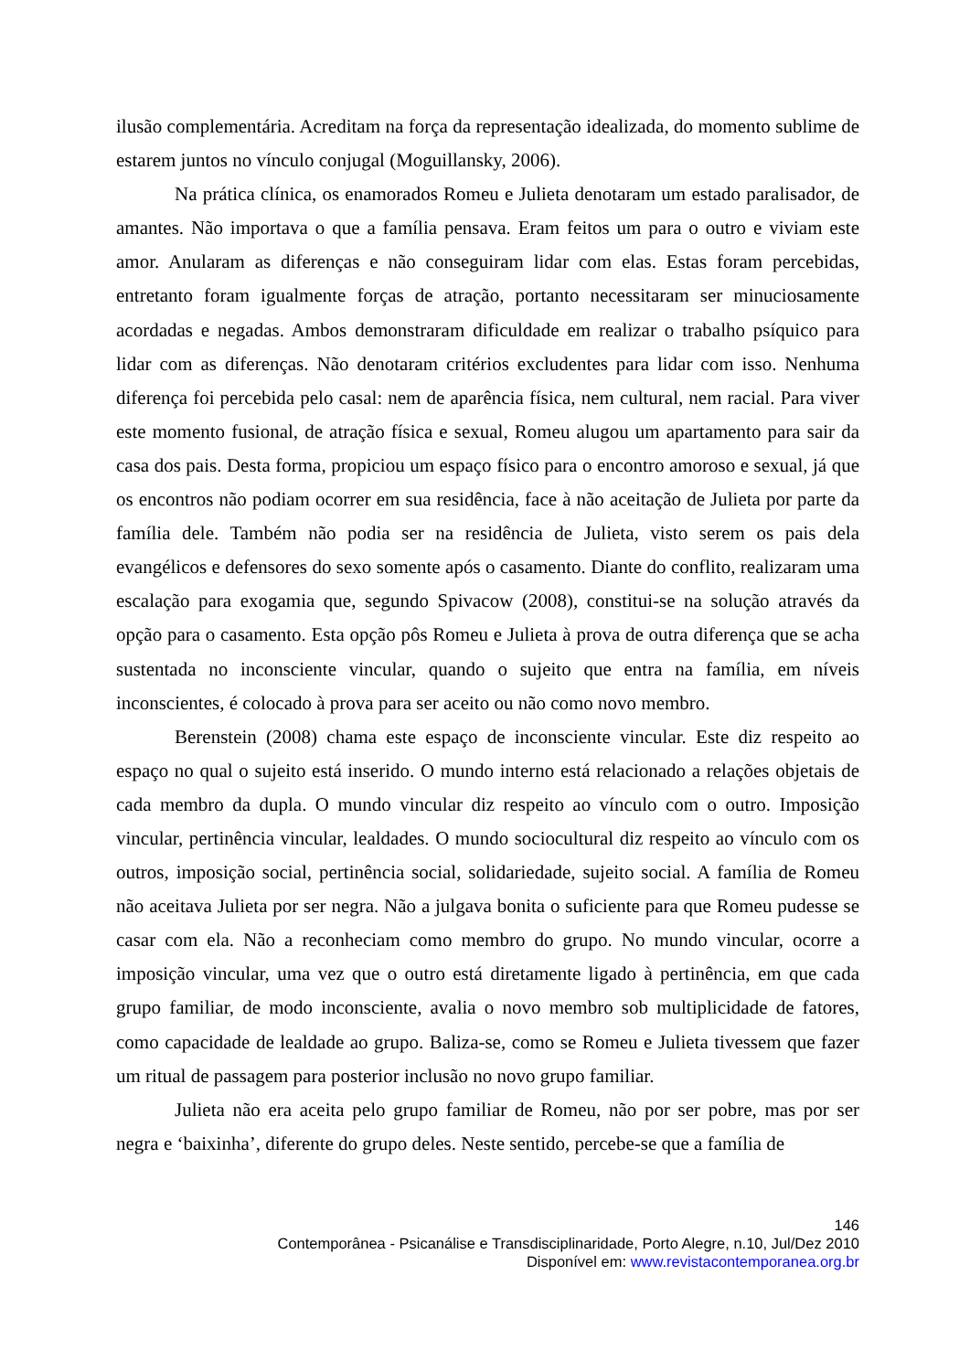ilusão complementária. Acreditam na força da representação idealizada, do momento sublime de estarem juntos no vínculo conjugal (Moguillansky, 2006).
Na prática clínica, os enamorados Romeu e Julieta denotaram um estado paralisador, de amantes. Não importava o que a família pensava. Eram feitos um para o outro e viviam este amor. Anularam as diferenças e não conseguiram lidar com elas. Estas foram percebidas, entretanto foram igualmente forças de atração, portanto necessitaram ser minuciosamente acordadas e negadas. Ambos demonstraram dificuldade em realizar o trabalho psíquico para lidar com as diferenças. Não denotaram critérios excludentes para lidar com isso. Nenhuma diferença foi percebida pelo casal: nem de aparência física, nem cultural, nem racial. Para viver este momento fusional, de atração física e sexual, Romeu alugou um apartamento para sair da casa dos pais. Desta forma, propiciou um espaço físico para o encontro amoroso e sexual, já que os encontros não podiam ocorrer em sua residência, face à não aceitação de Julieta por parte da família dele. Também não podia ser na residência de Julieta, visto serem os pais dela evangélicos e defensores do sexo somente após o casamento. Diante do conflito, realizaram uma escalação para exogamia que, segundo Spivacow (2008), constitui-se na solução através da opção para o casamento. Esta opção pôs Romeu e Julieta à prova de outra diferença que se acha sustentada no inconsciente vincular, quando o sujeito que entra na família, em níveis inconscientes, é colocado à prova para ser aceito ou não como novo membro.
Berenstein (2008) chama este espaço de inconsciente vincular. Este diz respeito ao espaço no qual o sujeito está inserido. O mundo interno está relacionado a relações objetais de cada membro da dupla. O mundo vincular diz respeito ao vínculo com o outro. Imposição vincular, pertinência vincular, lealdades. O mundo sociocultural diz respeito ao vínculo com os outros, imposição social, pertinência social, solidariedade, sujeito social. A família de Romeu não aceitava Julieta por ser negra. Não a julgava bonita o suficiente para que Romeu pudesse se casar com ela. Não a reconheciam como membro do grupo. No mundo vincular, ocorre a imposição vincular, uma vez que o outro está diretamente ligado à pertinência, em que cada grupo familiar, de modo inconsciente, avalia o novo membro sob multiplicidade de fatores, como capacidade de lealdade ao grupo. Baliza-se, como se Romeu e Julieta tivessem que fazer um ritual de passagem para posterior inclusão no novo grupo familiar.
Julieta não era aceita pelo grupo familiar de Romeu, não por ser pobre, mas por ser negra e ‘baixinha’, diferente do grupo deles. Neste sentido, percebe-se que a família de
146
Contemporânea - Psicanálise e Transdisciplinaridade, Porto Alegre, n.10, Jul/Dez 2010
Disponível em: www.revistacontemporanea.org.br